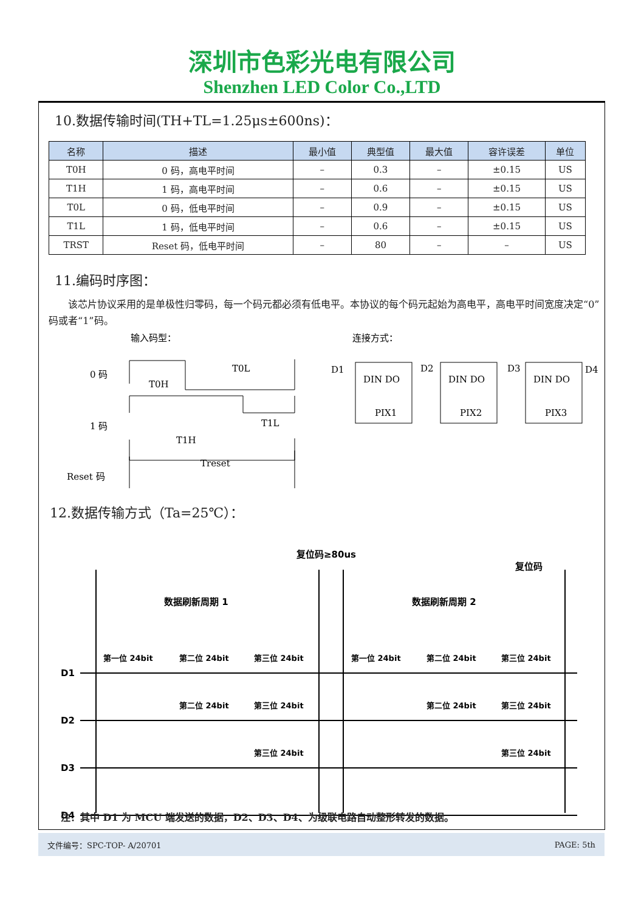深圳市色彩光电有限公司
Shenzhen LED Color Co.,LTD
10.数据传输时间(TH+TL=1.25μs±600ns)：
| 名称 | 描述 | 最小值 | 典型值 | 最大值 | 容许误差 | 单位 |
| --- | --- | --- | --- | --- | --- | --- |
| T0H | 0 码，高电平时间 | – | 0.3 | – | ±0.15 | US |
| T1H | 1 码，高电平时间 | – | 0.6 | – | ±0.15 | US |
| T0L | 0 码，低电平时间 | – | 0.9 | – | ±0.15 | US |
| T1L | 1 码，低电平时间 | – | 0.6 | – | ±0.15 | US |
| TRST | Reset 码，低电平时间 | – | 80 | – | – | US |
11.编码时序图：
该芯片协议采用的是单极性归零码，每一个码元都必须有低电平。本协议的每个码元起始为高电平，高电平时间宽度决定“0”码或者“1”码。
输入码型：
连接方式：
0 码
1 码
Reset 码
T0H
T0L
T1H
T1L
Treset
D1
D2
D3
D4
DIN DO
DIN DO
DIN DO
PIX1
PIX2
PIX3
12.数据传输方式（Ta=25℃）：
复位码≥80us
复位码
数据刷新周期 1
数据刷新周期 2
D1
D2
D3
D4
第一位 24bit
第二位 24bit
第三位 24bit
第一位 24bit
第二位 24bit
第三位 24bit
第二位 24bit
第三位 24bit
第二位 24bit
第三位 24bit
第三位 24bit
第三位 24bit
注：其中 D1 为 MCU 端发送的数据，D2、D3、D4、为级联电路自动整形转发的数据。
文件编号：SPC-TOP- A/20701 PAGE: 5th